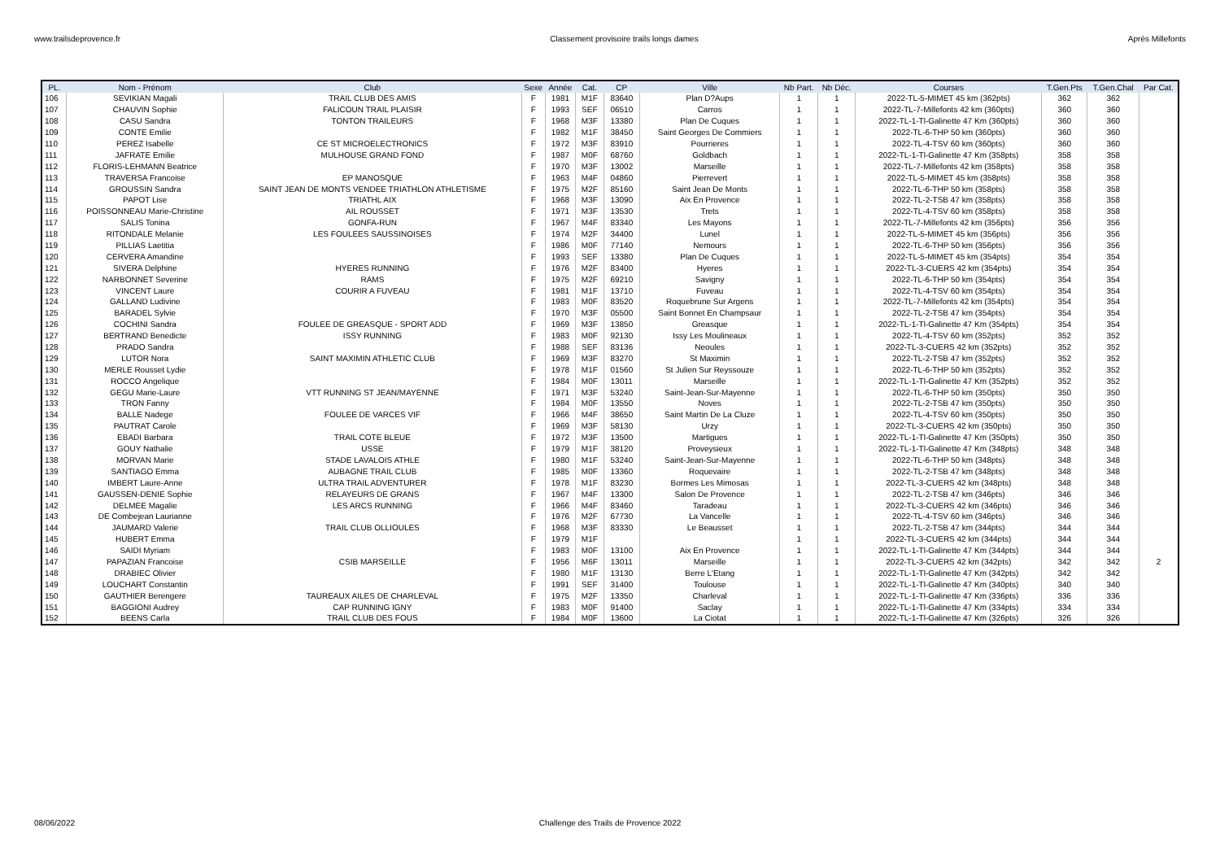www.trailsdeprovence.fr Classement provisoire trails longs dames Après Millefonts
| PL. | Nom - Prénom | Club | Sexe | Année | Cat. | CP | Ville | Nb Part. | Nb Déc. | Courses | T.Gen.Pts | T.Gen.Chal | Par Cat. |
| --- | --- | --- | --- | --- | --- | --- | --- | --- | --- | --- | --- | --- | --- |
| 106 | SEVIKIAN Magali | TRAIL CLUB DES AMIS | F | 1981 | M1F | 83640 | Plan D?Aups | 1 | 1 | 2022-TL-5-MIMET 45 km (362pts) | 362 | 362 | |
| 107 | CHAUVIN Sophie | FALICOUN TRAIL PLAISIR | F | 1993 | SEF | 06510 | Carros | 1 | 1 | 2022-TL-7-Millefonts 42 km (360pts) | 360 | 360 | |
| 108 | CASU Sandra | TONTON TRAILEURS | F | 1968 | M3F | 13380 | Plan De Cuques | 1 | 1 | 2022-TL-1-Tl-Galinette 47 Km (360pts) | 360 | 360 | |
| 109 | CONTE Emilie | | F | 1982 | M1F | 38450 | Saint Georges De Commiers | 1 | 1 | 2022-TL-6-THP 50 km (360pts) | 360 | 360 | |
| 110 | PEREZ Isabelle | CE ST MICROELECTRONICS | F | 1972 | M3F | 83910 | Pourrieres | 1 | 1 | 2022-TL-4-TSV 60 km (360pts) | 360 | 360 | |
| 111 | JAFRATE Emilie | MULHOUSE GRAND FOND | F | 1987 | M0F | 68760 | Goldbach | 1 | 1 | 2022-TL-1-Tl-Galinette 47 Km (358pts) | 358 | 358 | |
| 112 | FLORIS-LEHMANN Beatrice | | F | 1970 | M3F | 13002 | Marseille | 1 | 1 | 2022-TL-7-Millefonts 42 km (358pts) | 358 | 358 | |
| 113 | TRAVERSA Francoise | EP MANOSQUE | F | 1963 | M4F | 04860 | Pierrevert | 1 | 1 | 2022-TL-5-MIMET 45 km (358pts) | 358 | 358 | |
| 114 | GROUSSIN Sandra | SAINT JEAN DE MONTS VENDEE TRIATHLON ATHLETISME | F | 1975 | M2F | 85160 | Saint Jean De Monts | 1 | 1 | 2022-TL-6-THP 50 km (358pts) | 358 | 358 | |
| 115 | PAPOT Lise | TRIATHL AIX | F | 1968 | M3F | 13090 | Aix En Provence | 1 | 1 | 2022-TL-2-TSB 47 km (358pts) | 358 | 358 | |
| 116 | POISSONNEAU Marie-Christine | AIL ROUSSET | F | 1971 | M3F | 13530 | Trets | 1 | 1 | 2022-TL-4-TSV 60 km (358pts) | 358 | 358 | |
| 117 | SALIS Tonina | GONFA-RUN | F | 1967 | M4F | 83340 | Les Mayons | 1 | 1 | 2022-TL-7-Millefonts 42 km (356pts) | 356 | 356 | |
| 118 | RITONDALE Melanie | LES FOULEES SAUSSINOISES | F | 1974 | M2F | 34400 | Lunel | 1 | 1 | 2022-TL-5-MIMET 45 km (356pts) | 356 | 356 | |
| 119 | PILLIAS Laetitia | | F | 1986 | M0F | 77140 | Nemours | 1 | 1 | 2022-TL-6-THP 50 km (356pts) | 356 | 356 | |
| 120 | CERVERA Amandine | | F | 1993 | SEF | 13380 | Plan De Cuques | 1 | 1 | 2022-TL-5-MIMET 45 km (354pts) | 354 | 354 | |
| 121 | SIVERA Delphine | HYERES RUNNING | F | 1976 | M2F | 83400 | Hyeres | 1 | 1 | 2022-TL-3-CUERS 42 km (354pts) | 354 | 354 | |
| 122 | NARBONNET Severine | RAMS | F | 1975 | M2F | 69210 | Savigny | 1 | 1 | 2022-TL-6-THP 50 km (354pts) | 354 | 354 | |
| 123 | VINCENT Laure | COURIR A FUVEAU | F | 1981 | M1F | 13710 | Fuveau | 1 | 1 | 2022-TL-4-TSV 60 km (354pts) | 354 | 354 | |
| 124 | GALLAND Ludivine | | F | 1983 | M0F | 83520 | Roquebrune Sur Argens | 1 | 1 | 2022-TL-7-Millefonts 42 km (354pts) | 354 | 354 | |
| 125 | BARADEL Sylvie | | F | 1970 | M3F | 05500 | Saint Bonnet En Champsaur | 1 | 1 | 2022-TL-2-TSB 47 km (354pts) | 354 | 354 | |
| 126 | COCHINI Sandra | FOULEE DE GREASQUE - SPORT ADD | F | 1969 | M3F | 13850 | Greasque | 1 | 1 | 2022-TL-1-Tl-Galinette 47 Km (354pts) | 354 | 354 | |
| 127 | BERTRAND Benedicte | ISSY RUNNING | F | 1983 | M0F | 92130 | Issy Les Moulineaux | 1 | 1 | 2022-TL-4-TSV 60 km (352pts) | 352 | 352 | |
| 128 | PRADO Sandra | | F | 1988 | SEF | 83136 | Neoules | 1 | 1 | 2022-TL-3-CUERS 42 km (352pts) | 352 | 352 | |
| 129 | LUTOR Nora | SAINT MAXIMIN ATHLETIC CLUB | F | 1969 | M3F | 83270 | St Maximin | 1 | 1 | 2022-TL-2-TSB 47 km (352pts) | 352 | 352 | |
| 130 | MERLE Rousset Lydie | | F | 1978 | M1F | 01560 | St Julien Sur Reyssouze | 1 | 1 | 2022-TL-6-THP 50 km (352pts) | 352 | 352 | |
| 131 | ROCCO Angelique | | F | 1984 | M0F | 13011 | Marseille | 1 | 1 | 2022-TL-1-Tl-Galinette 47 Km (352pts) | 352 | 352 | |
| 132 | GEGU Marie-Laure | VTT RUNNING ST JEAN/MAYENNE | F | 1971 | M3F | 53240 | Saint-Jean-Sur-Mayenne | 1 | 1 | 2022-TL-6-THP 50 km (350pts) | 350 | 350 | |
| 133 | TRON Fanny | | F | 1984 | M0F | 13550 | Noves | 1 | 1 | 2022-TL-2-TSB 47 km (350pts) | 350 | 350 | |
| 134 | BALLE Nadege | FOULEE DE VARCES VIF | F | 1966 | M4F | 38650 | Saint Martin De La Cluze | 1 | 1 | 2022-TL-4-TSV 60 km (350pts) | 350 | 350 | |
| 135 | PAUTRAT Carole | | F | 1969 | M3F | 58130 | Urzy | 1 | 1 | 2022-TL-3-CUERS 42 km (350pts) | 350 | 350 | |
| 136 | EBADI Barbara | TRAIL COTE BLEUE | F | 1972 | M3F | 13500 | Martigues | 1 | 1 | 2022-TL-1-Tl-Galinette 47 Km (350pts) | 350 | 350 | |
| 137 | GOUY Nathalie | USSE | F | 1979 | M1F | 38120 | Proveysieux | 1 | 1 | 2022-TL-1-Tl-Galinette 47 Km (348pts) | 348 | 348 | |
| 138 | MORVAN Marie | STADE LAVALOIS ATHLE | F | 1980 | M1F | 53240 | Saint-Jean-Sur-Mayenne | 1 | 1 | 2022-TL-6-THP 50 km (348pts) | 348 | 348 | |
| 139 | SANTIAGO Emma | AUBAGNE TRAIL CLUB | F | 1985 | M0F | 13360 | Roquevaire | 1 | 1 | 2022-TL-2-TSB 47 km (348pts) | 348 | 348 | |
| 140 | IMBERT Laure-Anne | ULTRA TRAIL ADVENTURER | F | 1978 | M1F | 83230 | Bormes Les Mimosas | 1 | 1 | 2022-TL-3-CUERS 42 km (348pts) | 348 | 348 | |
| 141 | GAUSSEN-DENIE Sophie | RELAYEURS DE GRANS | F | 1967 | M4F | 13300 | Salon De Provence | 1 | 1 | 2022-TL-2-TSB 47 km (346pts) | 346 | 346 | |
| 142 | DELMEE Magalie | LES ARCS RUNNING | F | 1966 | M4F | 83460 | Taradeau | 1 | 1 | 2022-TL-3-CUERS 42 km (346pts) | 346 | 346 | |
| 143 | DE Combejean Laurianne | | F | 1976 | M2F | 67730 | La Vancelle | 1 | 1 | 2022-TL-4-TSV 60 km (346pts) | 346 | 346 | |
| 144 | JAUMARD Valerie | TRAIL CLUB OLLIOULES | F | 1968 | M3F | 83330 | Le Beausset | 1 | 1 | 2022-TL-2-TSB 47 km (344pts) | 344 | 344 | |
| 145 | HUBERT Emma | | F | 1979 | M1F | | | 1 | 1 | 2022-TL-3-CUERS 42 km (344pts) | 344 | 344 | |
| 146 | SAIDI Myriam | | F | 1983 | M0F | 13100 | Aix En Provence | 1 | 1 | 2022-TL-1-Tl-Galinette 47 Km (344pts) | 344 | 344 | |
| 147 | PAPAZIAN Francoise | CSIB MARSEILLE | F | 1956 | M6F | 13011 | Marseille | 1 | 1 | 2022-TL-3-CUERS 42 km (342pts) | 342 | 342 | 2 |
| 148 | DRABIEC Olivier | | F | 1980 | M1F | 13130 | Berre L'Etang | 1 | 1 | 2022-TL-1-Tl-Galinette 47 Km (342pts) | 342 | 342 | |
| 149 | LOUCHART Constantin | | F | 1991 | SEF | 31400 | Toulouse | 1 | 1 | 2022-TL-1-Tl-Galinette 47 Km (340pts) | 340 | 340 | |
| 150 | GAUTHIER Berengere | TAUREAUX AILES DE CHARLEVAL | F | 1975 | M2F | 13350 | Charleval | 1 | 1 | 2022-TL-1-Tl-Galinette 47 Km (336pts) | 336 | 336 | |
| 151 | BAGGIONI Audrey | CAP RUNNING IGNY | F | 1983 | M0F | 91400 | Saclay | 1 | 1 | 2022-TL-1-Tl-Galinette 47 Km (334pts) | 334 | 334 | |
| 152 | BEENS Carla | TRAIL CLUB DES FOUS | F | 1984 | M0F | 13600 | La Ciotat | 1 | 1 | 2022-TL-1-Tl-Galinette 47 Km (326pts) | 326 | 326 | |
08/06/2022 Challenge des Trails de Provence 2022